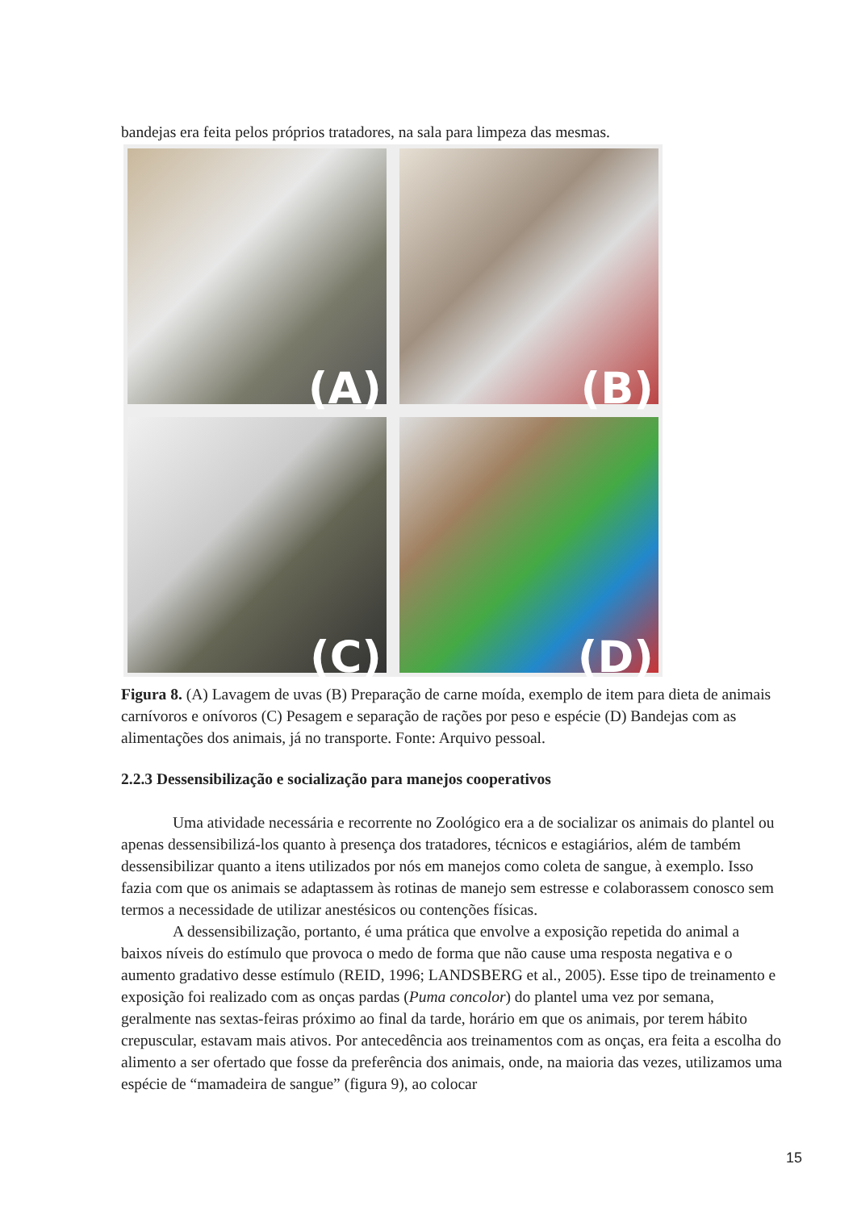bandejas era feita pelos próprios tratadores, na sala para limpeza das mesmas.
(A)
(B)
(C)
(D)
Figura 8. (A) Lavagem de uvas (B) Preparação de carne moída, exemplo de item para dieta de animais carnívoros e onívoros (C) Pesagem e separação de rações por peso e espécie (D) Bandejas com as alimentações dos animais, já no transporte. Fonte: Arquivo pessoal.
2.2.3 Dessensibilização e socialização para manejos cooperativos
Uma atividade necessária e recorrente no Zoológico era a de socializar os animais do plantel ou apenas dessensibilizá-los quanto à presença dos tratadores, técnicos e estagiários, além de também dessensibilizar quanto a itens utilizados por nós em manejos como coleta de sangue, à exemplo. Isso fazia com que os animais se adaptassem às rotinas de manejo sem estresse e colaborassem conosco sem termos a necessidade de utilizar anestésicos ou contenções físicas.
A dessensibilização, portanto, é uma prática que envolve a exposição repetida do animal a baixos níveis do estímulo que provoca o medo de forma que não cause uma resposta negativa e o aumento gradativo desse estímulo (REID, 1996; LANDSBERG et al., 2005). Esse tipo de treinamento e exposição foi realizado com as onças pardas (Puma concolor) do plantel uma vez por semana, geralmente nas sextas-feiras próximo ao final da tarde, horário em que os animais, por terem hábito crepuscular, estavam mais ativos. Por antecedência aos treinamentos com as onças, era feita a escolha do alimento a ser ofertado que fosse da preferência dos animais, onde, na maioria das vezes, utilizamos uma espécie de “mamadeira de sangue” (figura 9), ao colocar
15